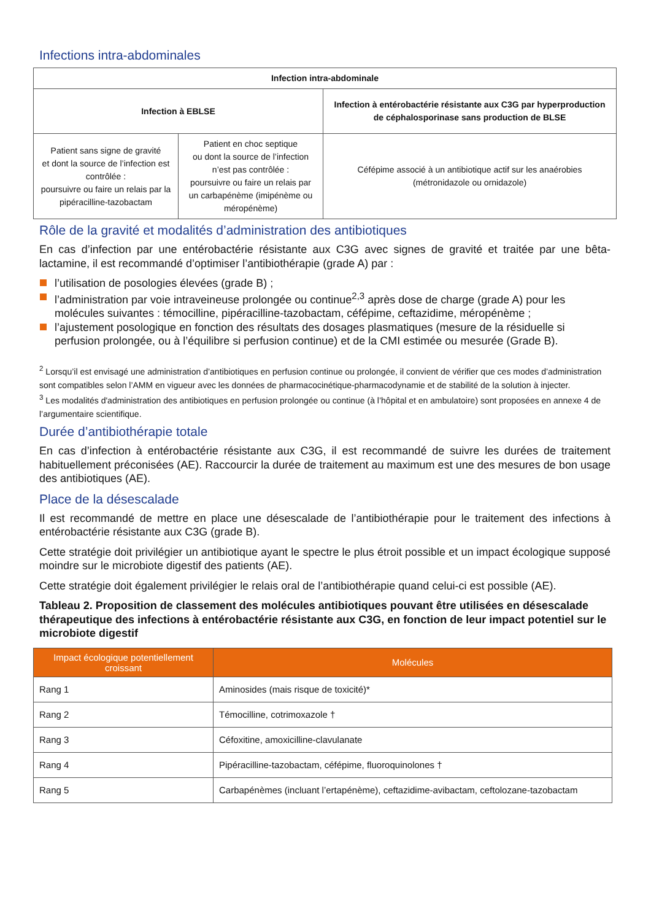Infections intra-abdominales
| Infection intra-abdominale | | |
| --- | --- | --- |
| Infection à EBLSE | | Infection à entérobactérie résistante aux C3G par hyperproduction de céphalosporinase sans production de BLSE |
| Patient sans signe de gravité et dont la source de l’infection est contrôlée : poursuivre ou faire un relais par la pipéracilline-tazobactam | Patient en choc septique ou dont la source de l’infection n’est pas contrôlée : poursuivre ou faire un relais par un carbapénème (imipénème ou méropénème) | Céfépime associé à un antibiotique actif sur les anaérobies (métronidazole ou ornidazole) |
Rôle de la gravité et modalités d’administration des antibiotiques
En cas d’infection par une entérobactérie résistante aux C3G avec signes de gravité et traitée par une bêta-lactamine, il est recommandé d’optimiser l’antibiothérapie (grade A) par :
l’utilisation de posologies élevées (grade B) ;
l’administration par voie intraveineuse prolongée ou continue<sup>2,3</sup> après dose de charge (grade A) pour les molécules suivantes : témocilline, pipéracilline-tazobactam, céfépime, ceftazidime, méropénème ;
l’ajustement posologique en fonction des résultats des dosages plasmatiques (mesure de la résiduelle si perfusion prolongée, ou à l’équilibre si perfusion continue) et de la CMI estimée ou mesurée (Grade B).
<sup>2</sup> Lorsqu’il est envisagé une administration d’antibiotiques en perfusion continue ou prolongée, il convient de vérifier que ces modes d’administration sont compatibles selon l’AMM en vigueur avec les données de pharmacocinétique-pharmacodynamie et de stabilité de la solution à injecter.
<sup>3</sup> Les modalités d'administration des antibiotiques en perfusion prolongée ou continue (à l’hôpital et en ambulatoire) sont proposées en annexe 4 de l’argumentaire scientifique.
Durée d’antibiothérapie totale
En cas d’infection à entérobactérie résistante aux C3G, il est recommandé de suivre les durées de traitement habituellement préconisées (AE). Raccourcir la durée de traitement au maximum est une des mesures de bon usage des antibiotiques (AE).
Place de la désescalade
Il est recommandé de mettre en place une désescalade de l’antibiothérapie pour le traitement des infections à entérobactérie résistante aux C3G (grade B).
Cette stratégie doit privilégier un antibiotique ayant le spectre le plus étroit possible et un impact écologique supposé moindre sur le microbiote digestif des patients (AE).
Cette stratégie doit également privilégier le relais oral de l’antibiothérapie quand celui-ci est possible (AE).
Tableau 2. Proposition de classement des molécules antibiotiques pouvant être utilisées en désescalade thérapeutique des infections à entérobactérie résistante aux C3G, en fonction de leur impact potentiel sur le microbiote digestif
| Impact écologique potentiellement croissant | Molécules |
| --- | --- |
| Rang 1 | Aminosides (mais risque de toxicité)* |
| Rang 2 | Témocilline, cotrimoxazole † |
| Rang 3 | Céfoxitine, amoxicilline-clavulanate |
| Rang 4 | Pipéracilline-tazobactam, céfépime, fluoroquinolones † |
| Rang 5 | Carbapénèmes (incluant l’ertapénème), ceftazidime-avibactam, ceftolozane-tazobactam |